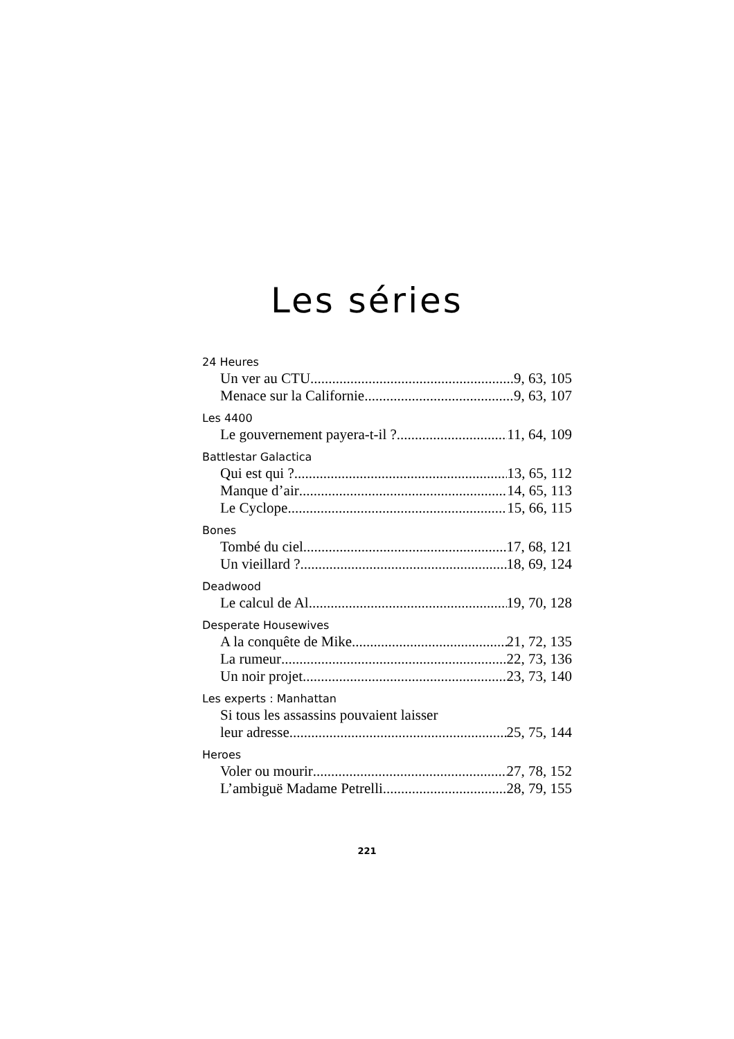Les séries
24 Heures
Un ver au CTU 9, 63, 105
Menace sur la Californie 9, 63, 107
Les 4400
Le gouvernement payera-t-il ? 11, 64, 109
Battlestar Galactica
Qui est qui ? 13, 65, 112
Manque d’air 14, 65, 113
Le Cyclope 15, 66, 115
Bones
Tombé du ciel 17, 68, 121
Un vieillard ? 18, 69, 124
Deadwood
Le calcul de Al 19, 70, 128
Desperate Housewives
A la conquête de Mike 21, 72, 135
La rumeur 22, 73, 136
Un noir projet 23, 73, 140
Les experts : Manhattan
Si tous les assassins pouvaient laisser
leur adresse 25, 75, 144
Heroes
Voler ou mourir 27, 78, 152
L’ambiguë Madame Petrelli 28, 79, 155
221